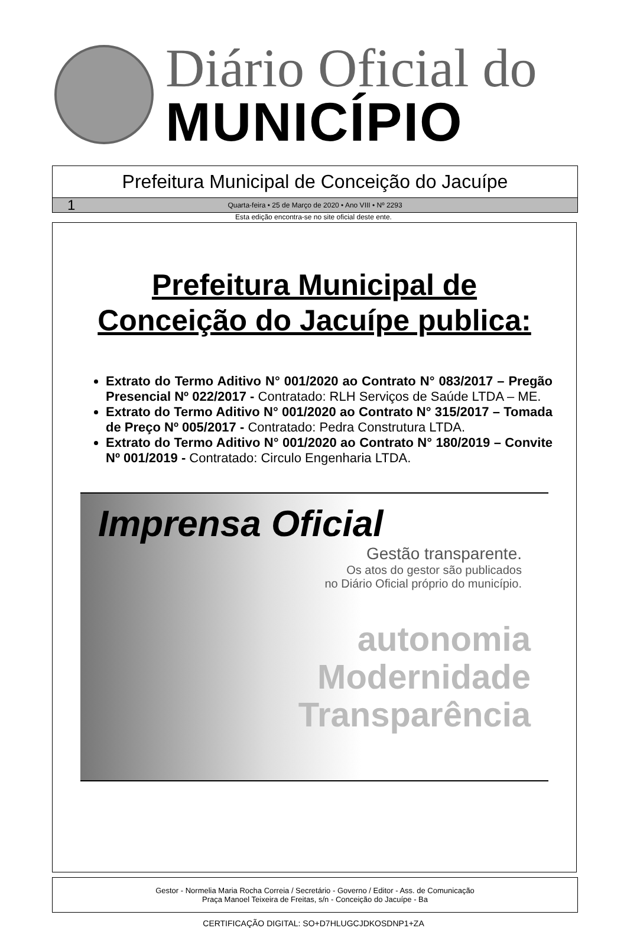Diário Oficial do
MUNICÍPIO
Prefeitura Municipal de Conceição do Jacuípe
1 Quarta-feira • 25 de Março de 2020 • Ano VIII • Nº 2293
Esta edição encontra-se no site oficial deste ente.
Prefeitura Municipal de
Conceição do Jacuípe publica:
Extrato do Termo Aditivo N° 001/2020 ao Contrato N° 083/2017 – Pregão Presencial Nº 022/2017 - Contratado: RLH Serviços de Saúde LTDA – ME.
Extrato do Termo Aditivo N° 001/2020 ao Contrato N° 315/2017 – Tomada de Preço Nº 005/2017 - Contratado: Pedra Construtura LTDA.
Extrato do Termo Aditivo N° 001/2020 ao Contrato N° 180/2019 – Convite Nº 001/2019 - Contratado: Circulo Engenharia LTDA.
Imprensa Oficial
Gestão transparente.
Os atos do gestor são publicados
no Diário Oficial próprio do município.
autonomia
Modernidade
Transparência
Gestor - Normelia Maria Rocha Correia / Secretário - Governo / Editor - Ass. de Comunicação
Praça Manoel Teixeira de Freitas, s/n - Conceição do Jacuípe - Ba
CERTIFICAÇÃO DIGITAL: SO+D7HLUGCJDKOSDNP1+ZA